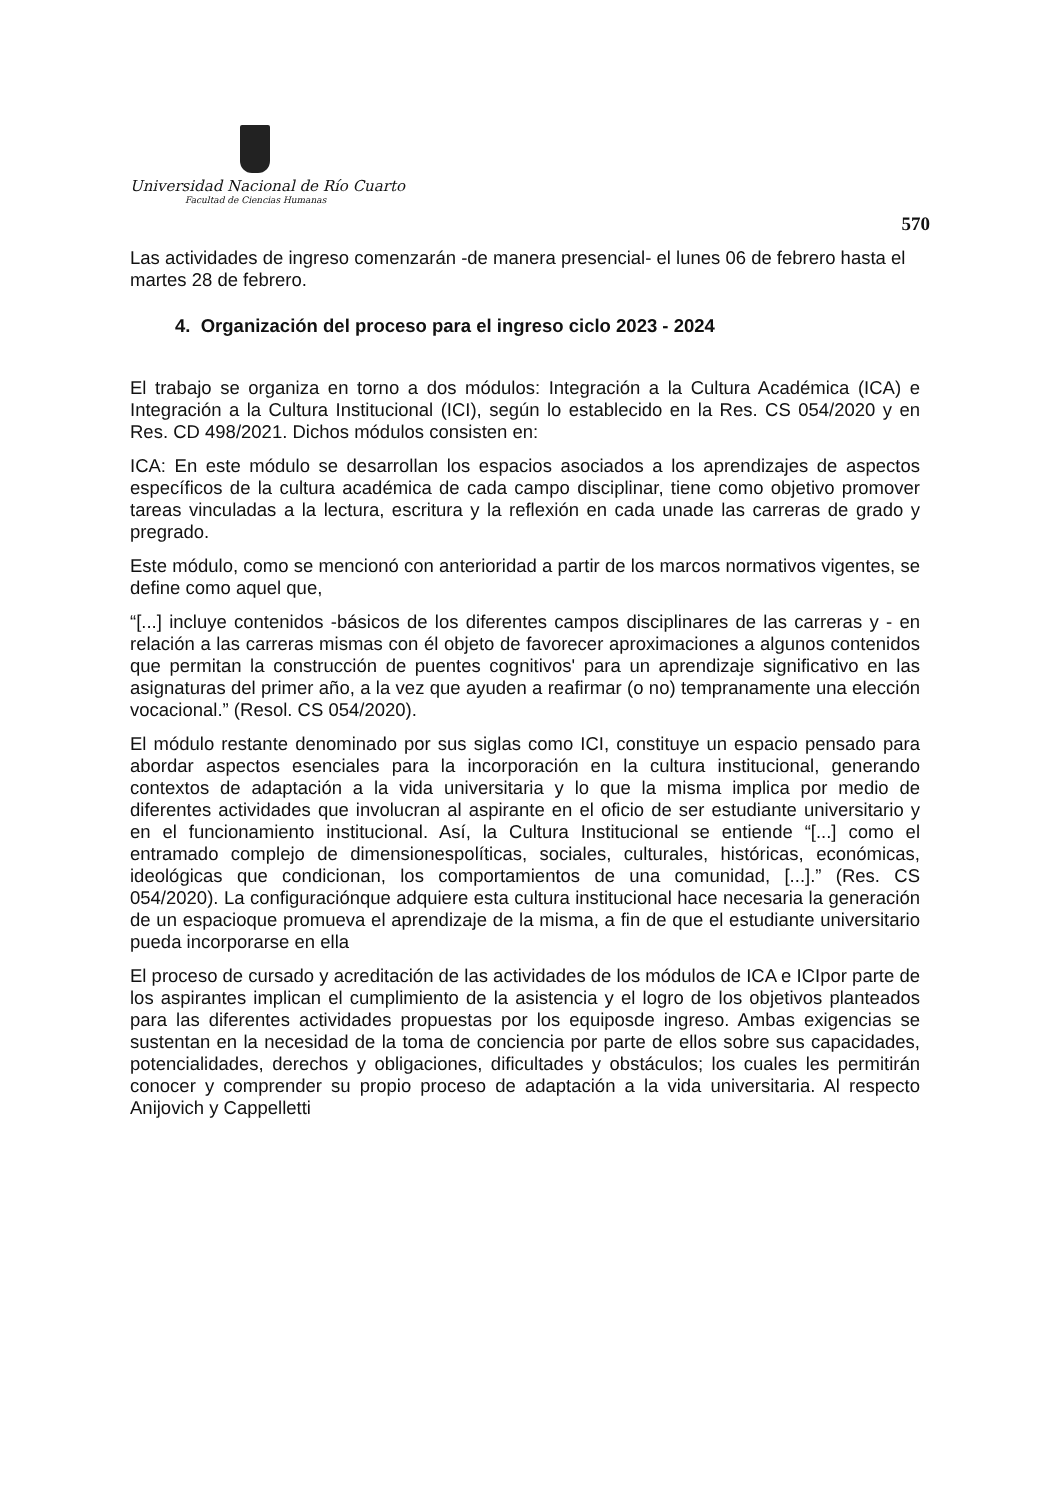Universidad Nacional de Río Cuarto
Facultad de Ciencias Humanas
570
Las actividades de ingreso comenzarán -de manera presencial- el lunes 06 de febrero hasta el martes 28 de febrero.
4. Organización del proceso para el ingreso ciclo 2023 - 2024
El trabajo se organiza en torno a dos módulos: Integración a la Cultura Académica (ICA) e Integración a la Cultura Institucional (ICI), según lo establecido en la Res. CS 054/2020 y en Res. CD 498/2021. Dichos módulos consisten en:
ICA: En este módulo se desarrollan los espacios asociados a los aprendizajes de aspectos específicos de la cultura académica de cada campo disciplinar, tiene como objetivo promover tareas vinculadas a la lectura, escritura y la reflexión en cada unade las carreras de grado y pregrado.
Este módulo, como se mencionó con anterioridad a partir de los marcos normativos vigentes, se define como aquel que,
“[...] incluye contenidos -básicos de los diferentes campos disciplinares de las carreras y - en relación a las carreras mismas con él objeto de favorecer aproximaciones a algunos contenidos que permitan la construcción de puentes cognitivos' para un aprendizaje significativo en las asignaturas del primer año, a la vez que ayuden a reafirmar (o no) tempranamente una elección vocacional.” (Resol. CS 054/2020).
El módulo restante denominado por sus siglas como ICI, constituye un espacio pensado para abordar aspectos esenciales para la incorporación en la cultura institucional, generando contextos de adaptación a la vida universitaria y lo que la misma implica por medio de diferentes actividades que involucran al aspirante en el oficio de ser estudiante universitario y en el funcionamiento institucional. Así, la Cultura Institucional se entiende “[...] como el entramado complejo de dimensionespolíticas, sociales, culturales, históricas, económicas, ideológicas que condicionan, los comportamientos de una comunidad, [...].” (Res. CS 054/2020). La configuraciónque adquiere esta cultura institucional hace necesaria la generación de un espacioque promueva el aprendizaje de la misma, a fin de que el estudiante universitario pueda incorporarse en ella
El proceso de cursado y acreditación de las actividades de los módulos de ICA e ICIpor parte de los aspirantes implican el cumplimiento de la asistencia y el logro de los objetivos planteados para las diferentes actividades propuestas por los equiposde ingreso. Ambas exigencias se sustentan en la necesidad de la toma de conciencia por parte de ellos sobre sus capacidades, potencialidades, derechos y obligaciones, dificultades y obstáculos; los cuales les permitirán conocer y comprender su propio proceso de adaptación a la vida universitaria. Al respecto Anijovich y Cappelletti